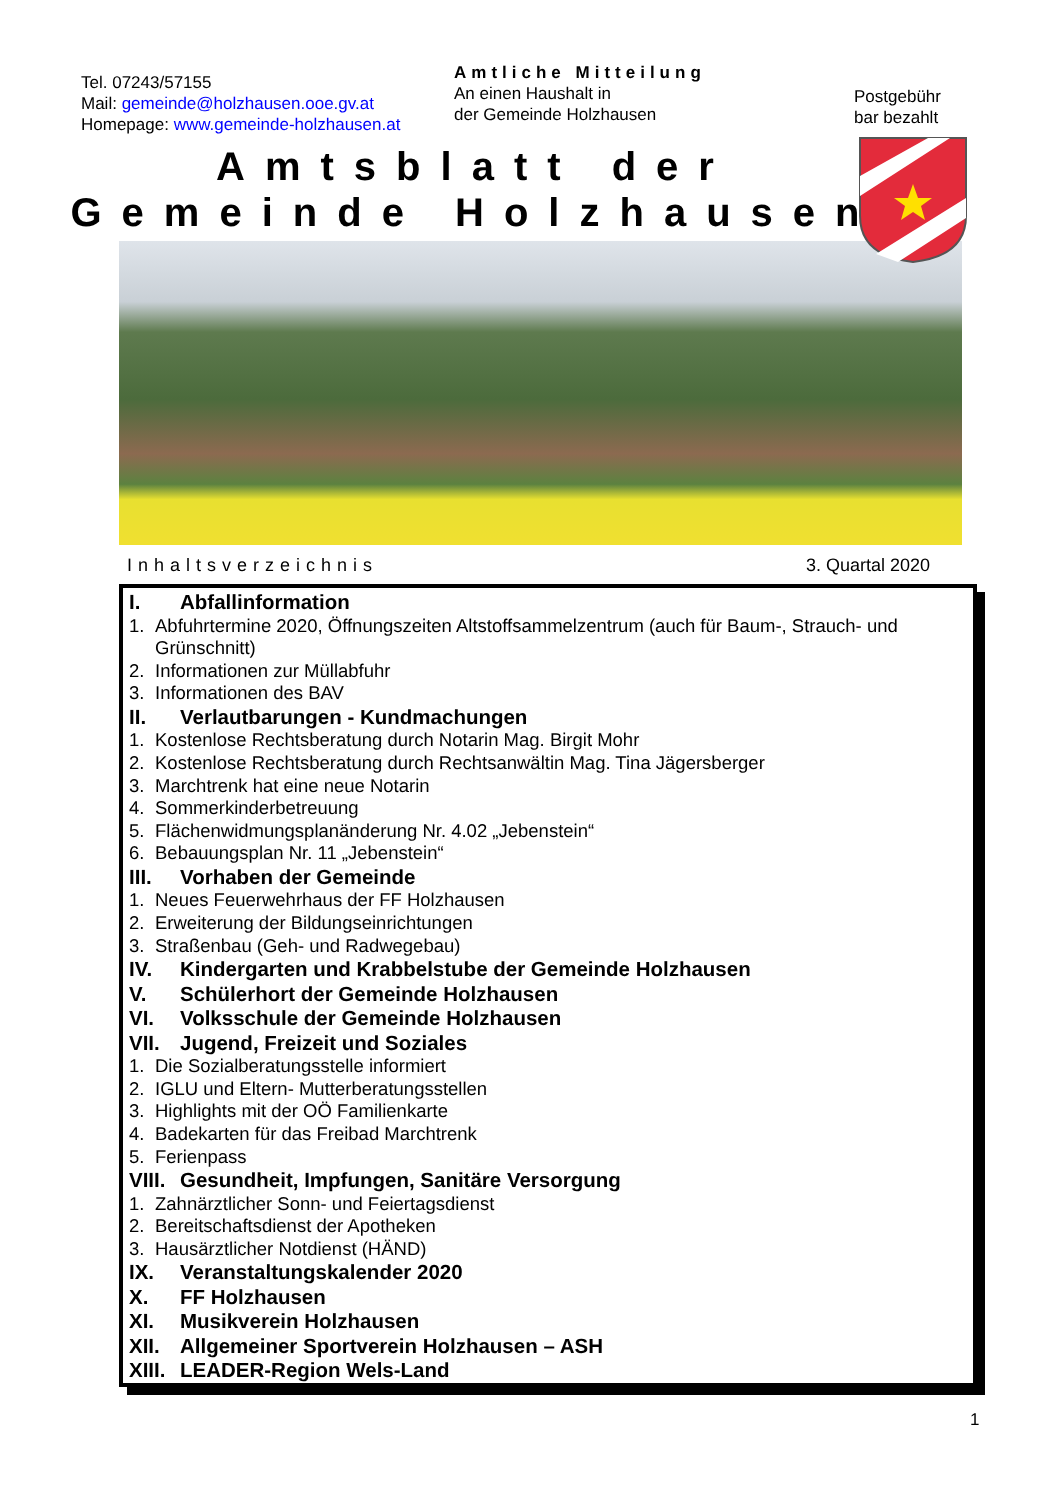Tel. 07243/57155
Mail: gemeinde@holzhausen.ooe.gv.at
Homepage: www.gemeinde-holzhausen.at
Amtliche Mitteilung
An einen Haushalt in
der Gemeinde Holzhausen
Postgebühr
bar bezahlt
Amtsblatt der
Gemeinde Holzhausen
Inhaltsverzeichnis 3. Quartal 2020
I. Abfallinformation
1. Abfuhrtermine 2020, Öffnungszeiten Altstoffsammelzentrum (auch für Baum-, Strauch- und Grünschnitt)
2. Informationen zur Müllabfuhr
3. Informationen des BAV
II. Verlautbarungen - Kundmachungen
1. Kostenlose Rechtsberatung durch Notarin Mag. Birgit Mohr
2. Kostenlose Rechtsberatung durch Rechtsanwältin Mag. Tina Jägersberger
3. Marchtrenk hat eine neue Notarin
4. Sommerkinderbetreuung
5. Flächenwidmungsplanänderung Nr. 4.02 „Jebenstein“
6. Bebauungsplan Nr. 11 „Jebenstein“
III. Vorhaben der Gemeinde
1. Neues Feuerwehrhaus der FF Holzhausen
2. Erweiterung der Bildungseinrichtungen
3. Straßenbau (Geh- und Radwegebau)
IV. Kindergarten und Krabbelstube der Gemeinde Holzhausen
V. Schülerhort der Gemeinde Holzhausen
VI. Volksschule der Gemeinde Holzhausen
VII. Jugend, Freizeit und Soziales
1. Die Sozialberatungsstelle informiert
2. IGLU und Eltern- Mutterberatungsstellen
3. Highlights mit der OÖ Familienkarte
4. Badekarten für das Freibad Marchtrenk
5. Ferienpass
VIII. Gesundheit, Impfungen, Sanitäre Versorgung
1. Zahnärztlicher Sonn- und Feiertagsdienst
2. Bereitschaftsdienst der Apotheken
3. Hausärztlicher Notdienst (HÄND)
IX. Veranstaltungskalender 2020
X. FF Holzhausen
XI. Musikverein Holzhausen
XII. Allgemeiner Sportverein Holzhausen – ASH
XIII. LEADER-Region Wels-Land
1